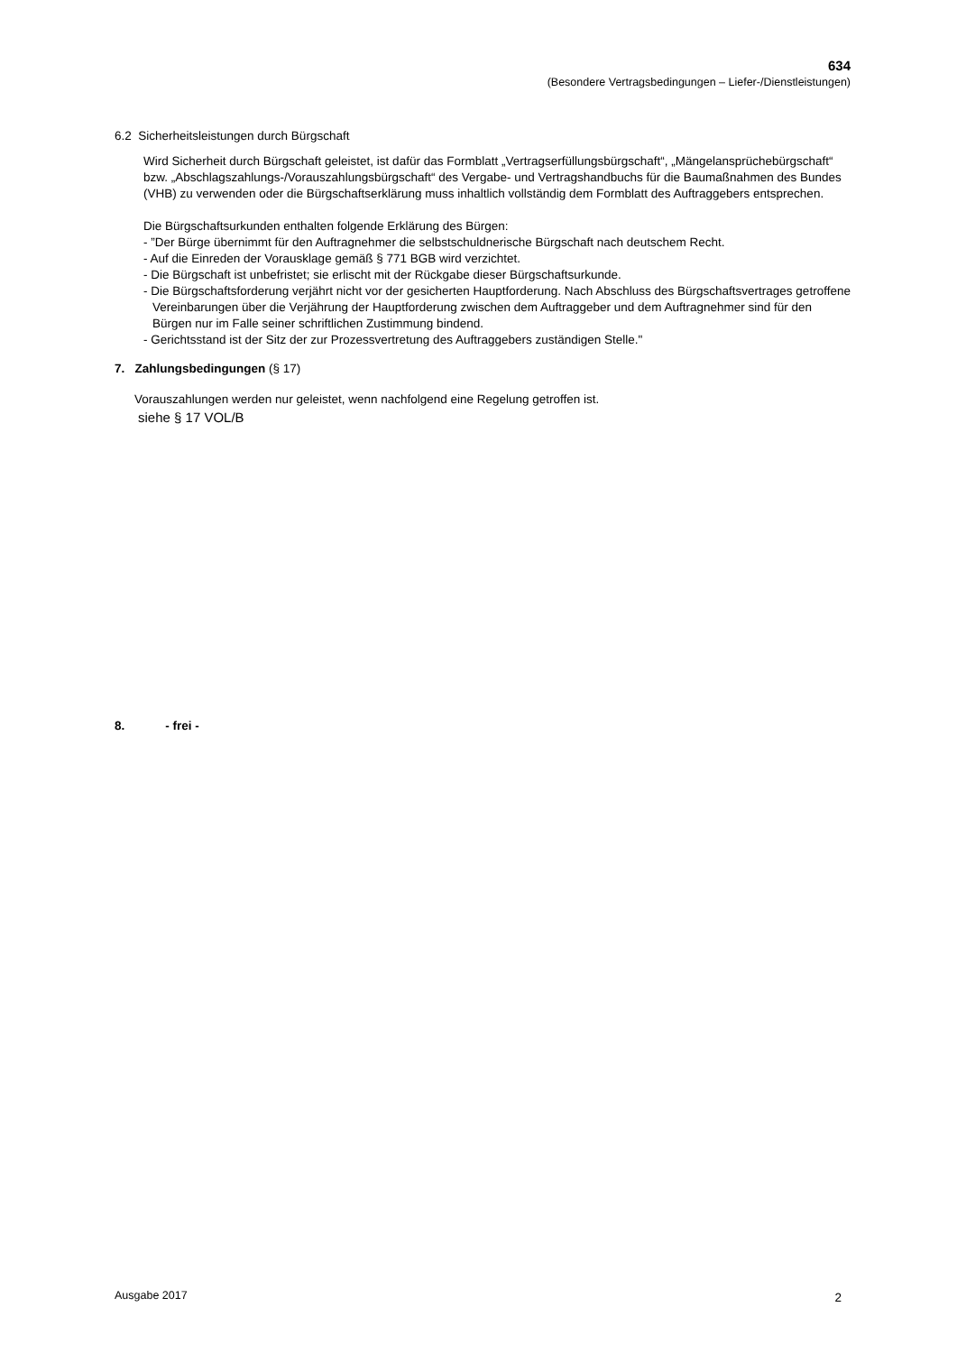634
(Besondere Vertragsbedingungen – Liefer-/Dienstleistungen)
6.2 Sicherheitsleistungen durch Bürgschaft
Wird Sicherheit durch Bürgschaft geleistet, ist dafür das Formblatt „Vertragserfüllungsbürgschaft“, „Mängelansprüchebürgschaft“ bzw. „Abschlagszahlungs-/Vorauszahlungsbürgschaft“ des Vergabe- und Vertragshandbuchs für die Baumaßnahmen des Bundes (VHB) zu verwenden oder die Bürgschaftserklärung muss inhaltlich vollständig dem Formblatt des Auftraggebers entsprechen.
Die Bürgschaftsurkunden enthalten folgende Erklärung des Bürgen:
- ”Der Bürge übernimmt für den Auftragnehmer die selbstschuldnerische Bürgschaft nach deutschem Recht.
- Auf die Einreden der Vorausklage gemäß § 771 BGB wird verzichtet.
- Die Bürgschaft ist unbefristet; sie erlischt mit der Rückgabe dieser Bürgschaftsurkunde.
- Die Bürgschaftsforderung verjährt nicht vor der gesicherten Hauptforderung. Nach Abschluss des Bürgschaftsvertrages getroffene Vereinbarungen über die Verjährung der Hauptforderung zwischen dem Auftraggeber und dem Auftragnehmer sind für den Bürgen nur im Falle seiner schriftlichen Zustimmung bindend.
- Gerichtsstand ist der Sitz der zur Prozessvertretung des Auftraggebers zuständigen Stelle."
7. Zahlungsbedingungen (§ 17)
Vorauszahlungen werden nur geleistet, wenn nachfolgend eine Regelung getroffen ist.
siehe § 17 VOL/B
8. - frei -
Ausgabe 2017 2